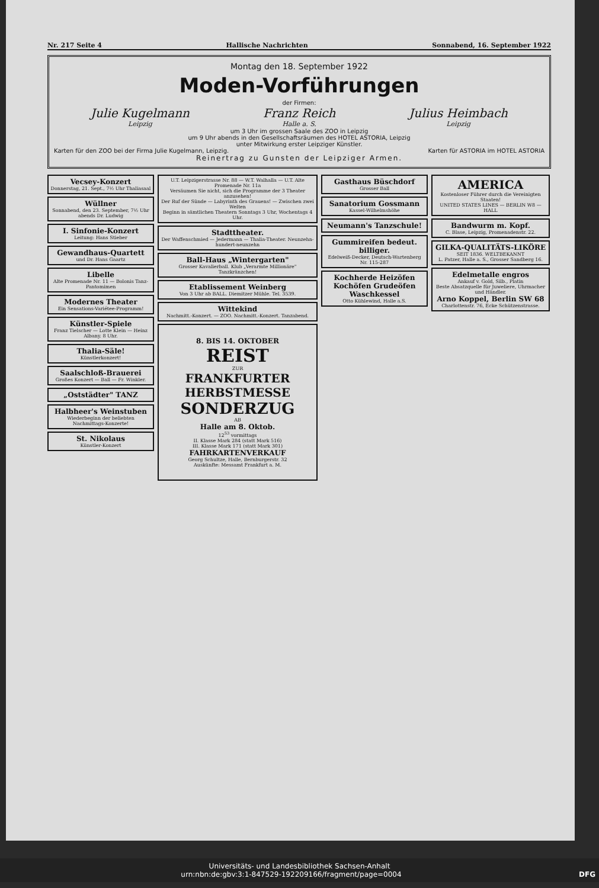Nr. 217 Seite 4 Hallische Nachrichten Sonnabend, 16. September 1922
Montag den 18. September 1922
Moden-Vorführungen
der Firmen:
Julie Kugelmann
Leipzig Franz Reich
Halle a. S. Julius Heimbach
Leipzig
um 3 Uhr im grossen Saale des ZOO in Leipzig
um 9 Uhr abends in den Gesellschaftsräumen des HOTEL ASTORIA, Leipzig
unter Mitwirkung erster Leipziger Künstler.
Karten für den ZOO bei der Firma Julie Kugelmann, Leipzig. Karten für ASTORIA im HOTEL ASTORIA
Reinertrag zu Gunsten der Leipziger Armen.
Vecsey-Konzert
Donnerstag, 21. Sept., 7½ Uhr Thaliasaal
Wüllner
Sonnabend, den 23. September, 7½ Uhr abends Dr. Ludwig
I. Sinfonie-Konzert
Leitung: Hans Stieber
Gewandhaus-Quartett
und Dr. Hans Gaartz
Libelle
Alte Promenade Nr. 11 — Bolonis Tanz-Pantomimen
Modernes Theater
Ein Sensations-Variétee-Programm!
Künstler-Spiele
Franz Tielscher — Lotte Klein — Heinz Albany. 8 Uhr.
Thalia-Säle!
Künstlerkonzert!
Saalschloß-Brauerei
Großes Konzert — Ball — Fr. Winkler.
„Oststädter" TANZ
Halbheer's Weinstuben
Wiederbeginn der beliebten Nachmittags-Konzerte!
St. Nikolaus
Künstler-Konzert
U.T. Leipzigerstrasse Nr. 88 — W.T. Walhalla — U.T. Alte Promenade Nr. 11a
Versäumen Sie nicht, sich die Programme der 3 Theater anzusehen!
Der Ruf der Sünde — Labyrinth des Grauens! — Zwischen zwei Welten
Beginn in sämtlichen Theatern Sonntags 3 Uhr, Wochentags 4 Uhr.
Stadttheater.
Der Waffenschmied — Jedermann — Thalia-Theater. Neunzehn-hundert-neunzehn
Ball-Haus „Wintergarten"
Grosser Kavalierball. Klub „Verarmte Millionäre" Tanzkränzchen!
Etablissement Weinberg
Von 3 Uhr ab BALL. Diemitzer Mühle. Tel. 3539.
Wittekind
Nachmitt.-Konzert. — ZOO. Nachmitt.-Konzert. Tanzabend.
8. BIS 14. OKTOBER
REIST
ZUR
FRANKFURTER HERBSTMESSE
SONDERZUG
AB
Halle am 8. Oktob.
12<sup>53</sup> vormittags
II. Klasse Mark 284 (statt Mark 516)
III. Klasse Mark 171 (statt Mark 301)
FAHRKARTENVERKAUF
Georg Schultze, Halle, Bernburgerstr. 32
Auskünfte: Messamt Frankfurt a. M.
Gasthaus Büschdorf
Grosser Ball
Sanatorium Gossmann
Kassel-Wilhelmshöhe
Neumann's Tanzschule!
Gummireifen bedeut. billiger.
Edelweiß-Decker, Deutsch-Wartenberg Nr. 115-287
Kochherde Heizöfen Kochöfen Grudeöfen Waschkessel
Otto Kühlewind, Halle a.S.
AMERICA
Kostenloser Führer durch die Vereinigten Staaten!
UNITED STATES LINES — BERLIN W8 — HALL
Bandwurm m. Kopf.
C. Blase, Leipzig, Promenadenstr. 22.
GILKA-QUALITÄTS-LIKÖRE
SEIT 1836. WELTBEKANNT
L. Patzer, Halle a. S., Grosser Sandberg 16.
Edelmetalle engros
Ankauf v. Gold, Silb., Platin
Beste Absatzquelle für Juweliere, Uhrmacher und Händler.
Arno Koppel, Berlin SW 68
Charlottenstr. 76, Ecke Schützenstrasse.
Universitäts- und Landesbibliothek Sachsen-Anhalt
urn:nbn:de:gbv:3:1-847529-192209166/fragment/page=0004 DFG